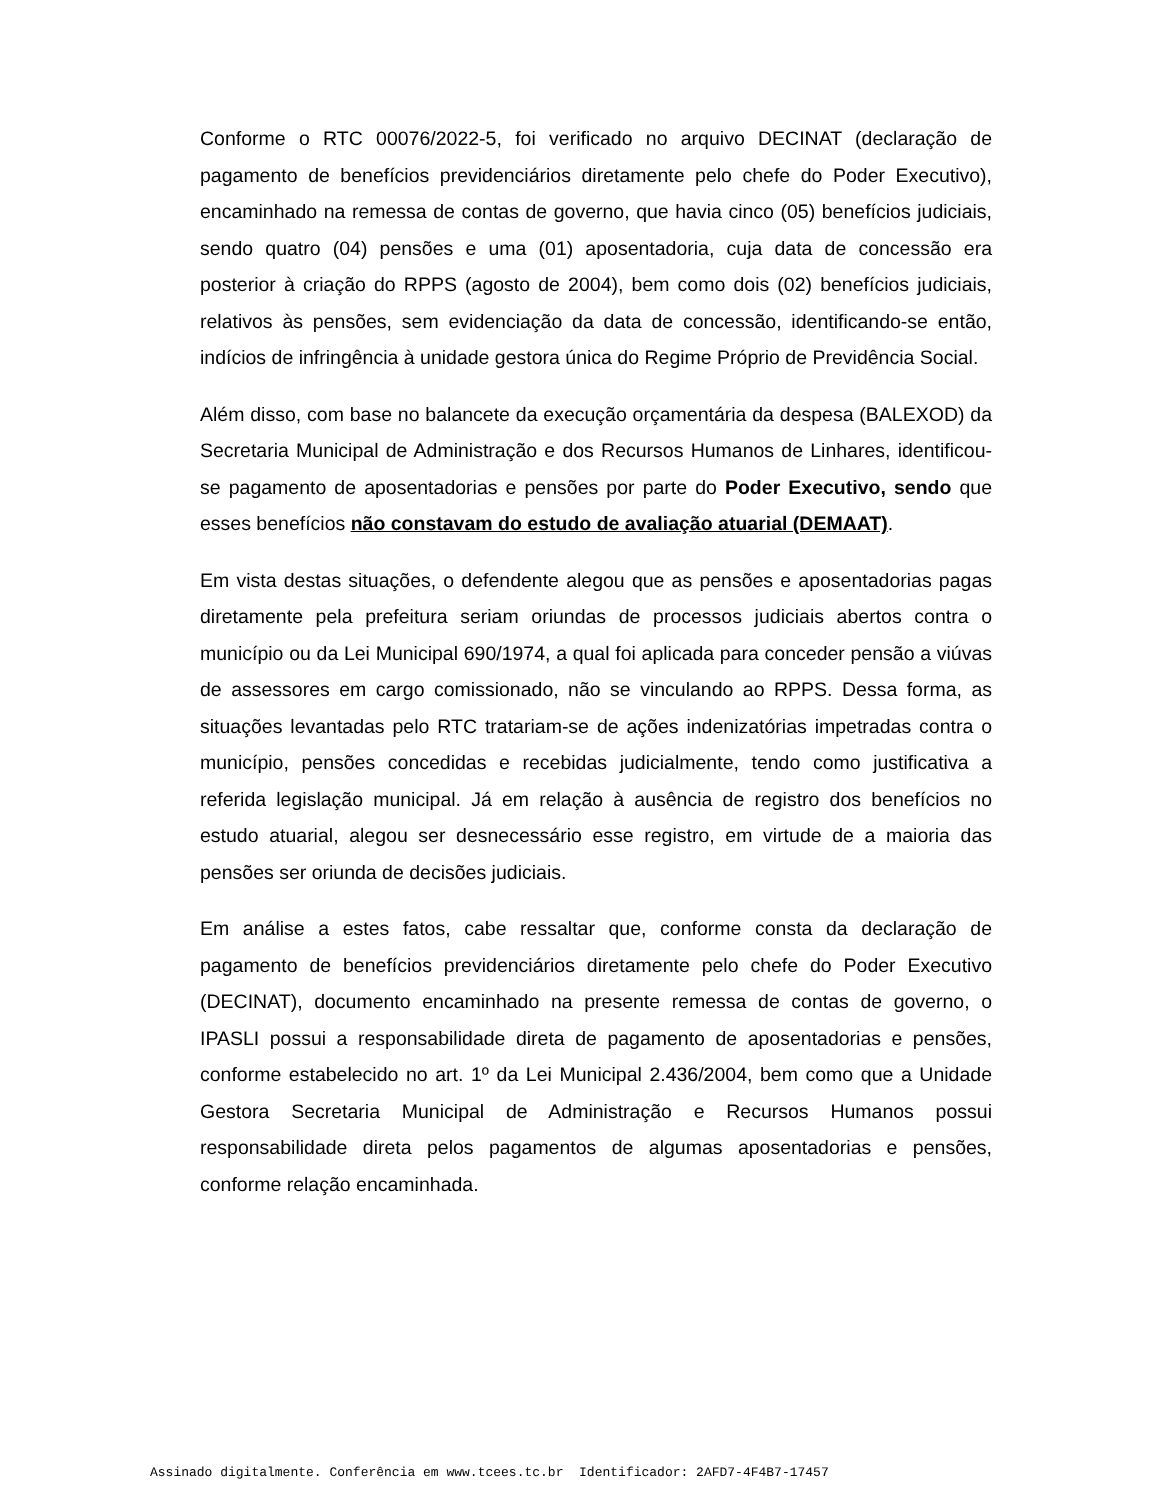Conforme o RTC 00076/2022-5, foi verificado no arquivo DECINAT (declaração de pagamento de benefícios previdenciários diretamente pelo chefe do Poder Executivo), encaminhado na remessa de contas de governo, que havia cinco (05) benefícios judiciais, sendo quatro (04) pensões e uma (01) aposentadoria, cuja data de concessão era posterior à criação do RPPS (agosto de 2004), bem como dois (02) benefícios judiciais, relativos às pensões, sem evidenciação da data de concessão, identificando-se então, indícios de infringência à unidade gestora única do Regime Próprio de Previdência Social.
Além disso, com base no balancete da execução orçamentária da despesa (BALEXOD) da Secretaria Municipal de Administração e dos Recursos Humanos de Linhares, identificou-se pagamento de aposentadorias e pensões por parte do Poder Executivo, sendo que esses benefícios não constavam do estudo de avaliação atuarial (DEMAAT).
Em vista destas situações, o defendente alegou que as pensões e aposentadorias pagas diretamente pela prefeitura seriam oriundas de processos judiciais abertos contra o município ou da Lei Municipal 690/1974, a qual foi aplicada para conceder pensão a viúvas de assessores em cargo comissionado, não se vinculando ao RPPS. Dessa forma, as situações levantadas pelo RTC tratariam-se de ações indenizatórias impetradas contra o município, pensões concedidas e recebidas judicialmente, tendo como justificativa a referida legislação municipal. Já em relação à ausência de registro dos benefícios no estudo atuarial, alegou ser desnecessário esse registro, em virtude de a maioria das pensões ser oriunda de decisões judiciais.
Em análise a estes fatos, cabe ressaltar que, conforme consta da declaração de pagamento de benefícios previdenciários diretamente pelo chefe do Poder Executivo (DECINAT), documento encaminhado na presente remessa de contas de governo, o IPASLI possui a responsabilidade direta de pagamento de aposentadorias e pensões, conforme estabelecido no art. 1º da Lei Municipal 2.436/2004, bem como que a Unidade Gestora Secretaria Municipal de Administração e Recursos Humanos possui responsabilidade direta pelos pagamentos de algumas aposentadorias e pensões, conforme relação encaminhada.
Assinado digitalmente. Conferência em www.tcees.tc.br Identificador: 2AFD7-4F4B7-17457